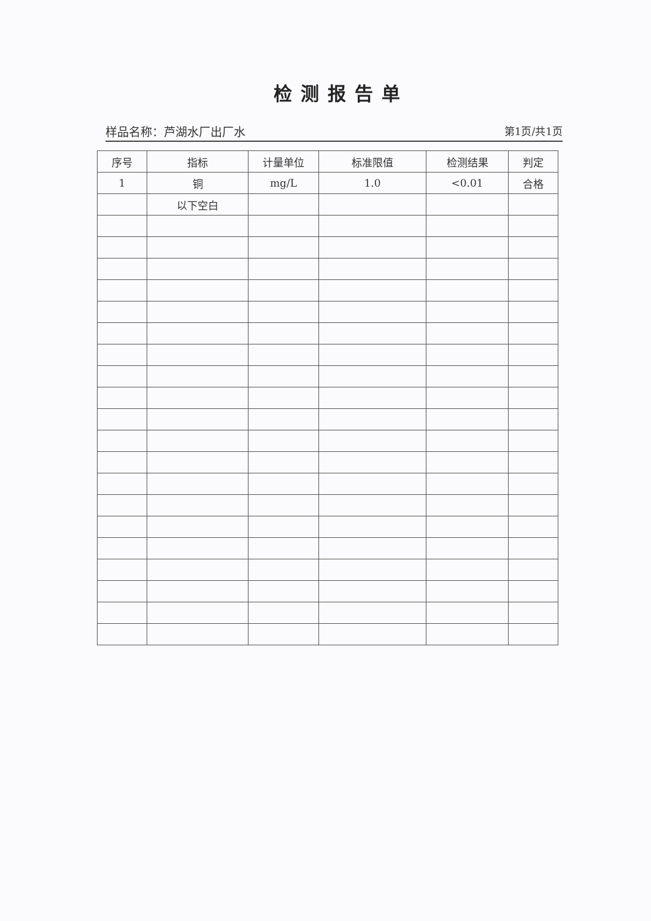检测报告单
样品名称：芦湖水厂出厂水 第1页/共1页
| 序号 | 指标 | 计量单位 | 标准限值 | 检测结果 | 判定 |
| --- | --- | --- | --- | --- | --- |
| 1 | 铜 | mg/L | 1.0 | <0.01 | 合格 |
| | 以下空白 | | | | |